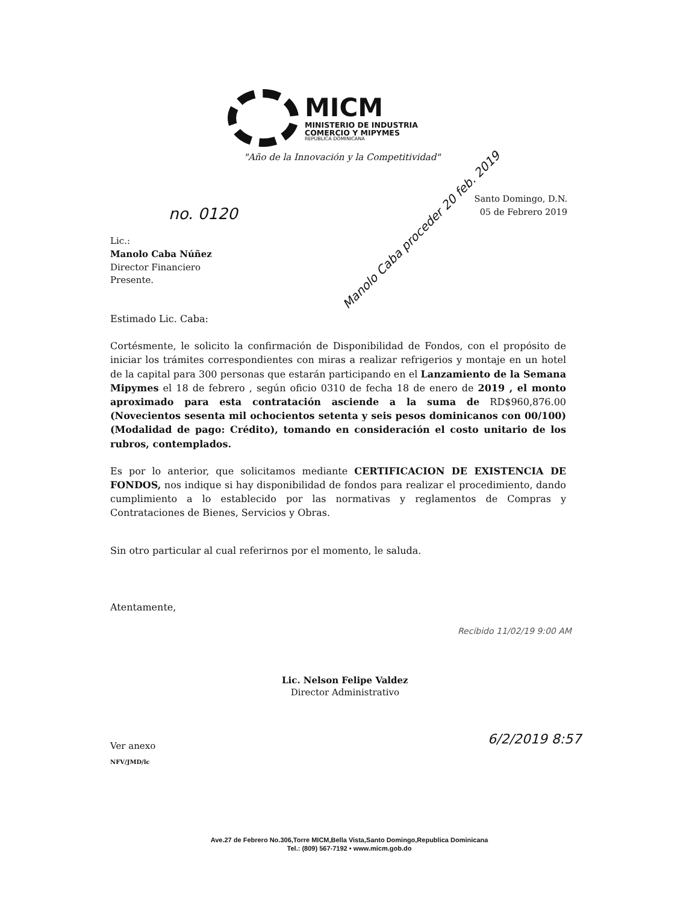MICM
MINISTERIO DE INDUSTRIA
COMERCIO Y MIPYMES
REPÚBLICA DOMINICANA
"Año de la Innovación y la Competitividad"
no. 0120
Manolo Caba proceder 20 feb. 2019
Santo Domingo, D.N.
05 de Febrero 2019
Lic.:
Manolo Caba Núñez
Director Financiero
Presente.
Estimado Lic. Caba:
Cortésmente, le solicito la confirmación de Disponibilidad de Fondos, con el propósito de iniciar los trámites correspondientes con miras a realizar refrigerios y montaje en un hotel de la capital para 300 personas que estarán participando en el Lanzamiento de la Semana Mipymes el 18 de febrero , según oficio 0310 de fecha 18 de enero de 2019 , el monto aproximado para esta contratación asciende a la suma de RD$960,876.00 (Novecientos sesenta mil ochocientos setenta y seis pesos dominicanos con 00/100) (Modalidad de pago: Crédito), tomando en consideración el costo unitario de los rubros, contemplados.
Es por lo anterior, que solicitamos mediante CERTIFICACION DE EXISTENCIA DE FONDOS, nos indique si hay disponibilidad de fondos para realizar el procedimiento, dando cumplimiento a lo establecido por las normativas y reglamentos de Compras y Contrataciones de Bienes, Servicios y Obras.
Sin otro particular al cual referirnos por el momento, le saluda.
Atentamente,
Recibido 11/02/19 9:00 AM
Lic. Nelson Felipe Valdez
Director Administrativo
6/2/2019 8:57
Ver anexo
NFV/JMD/lc
Ave.27 de Febrero No.306,Torre MICM,Bella Vista,Santo Domingo,Republica Dominicana
Tel.: (809) 567-7192 • www.micm.gob.do